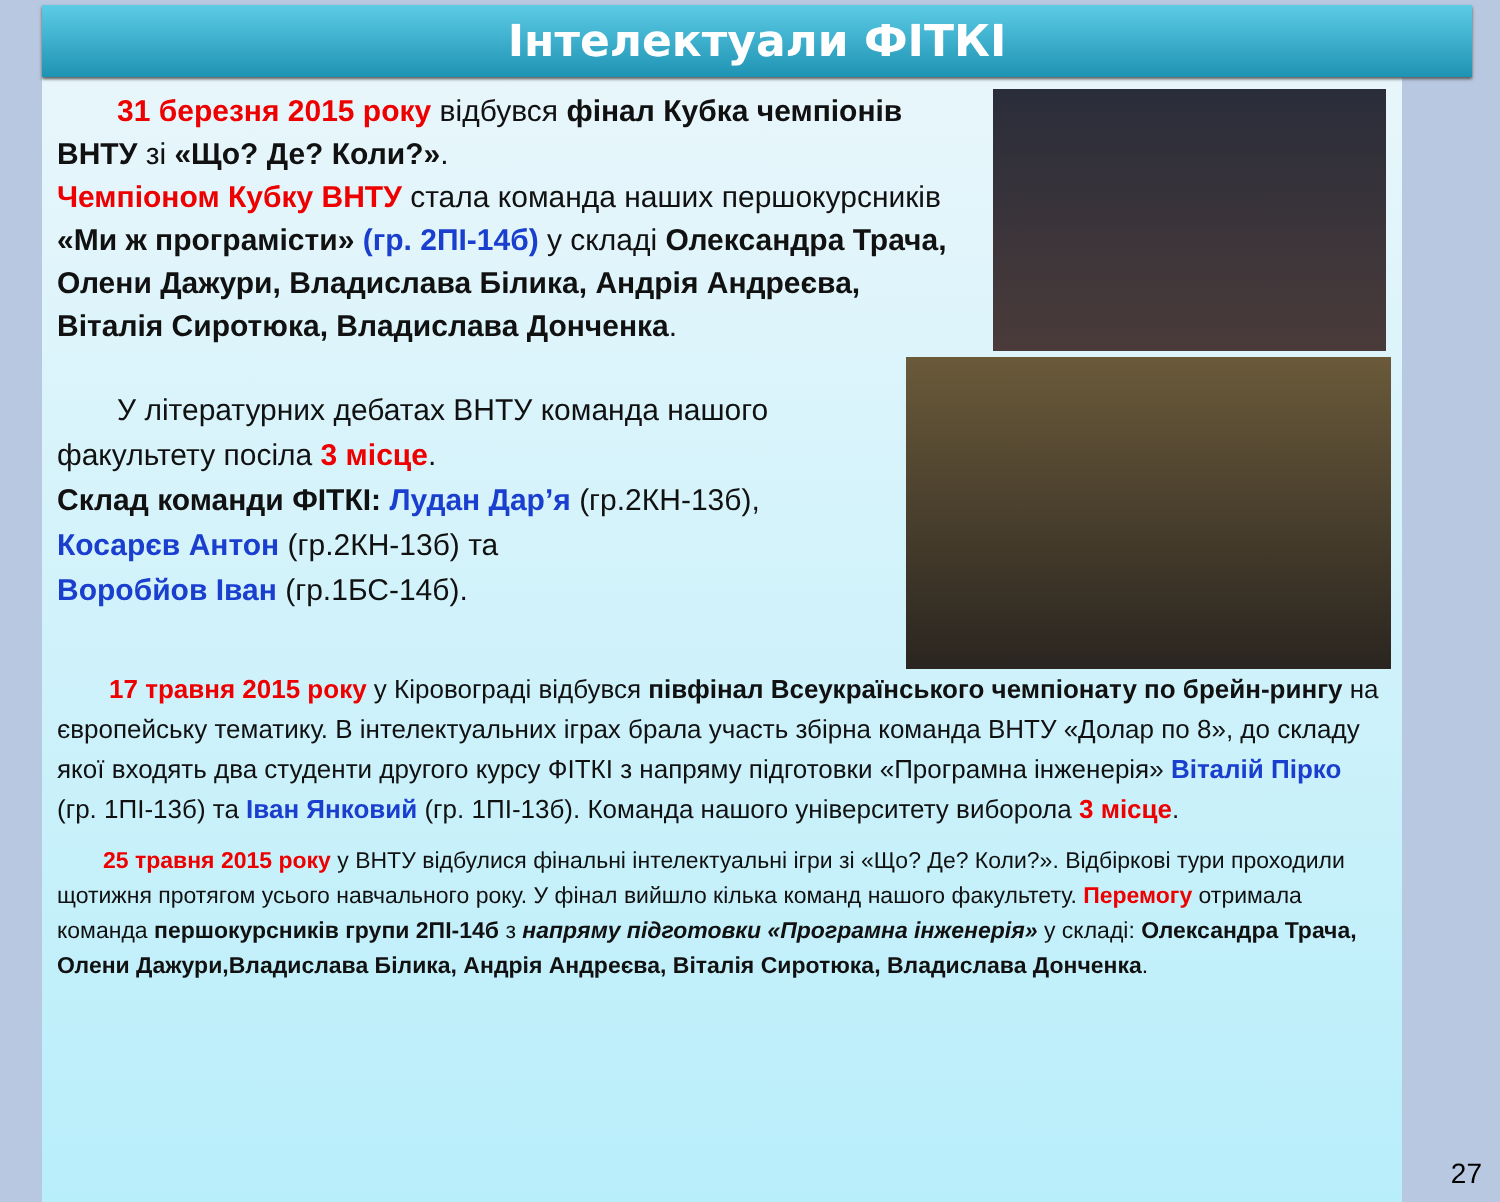Інтелектуали ФІТКІ
  31 березня 2015 року відбувся фінал Кубка чемпіонів ВНТУ зі «Що? Де? Коли?».
Чемпіоном Кубку ВНТУ стала команда наших першокурсників «Ми ж програмісти» (гр. 2ПІ-14б) у складі Олександра Трача, Олени Дажури, Владислава Білика, Андрія Андреєва, Віталія Сиротюка, Владислава Донченка.
  У літературних дебатах ВНТУ команда нашого факультету посіла 3 місце.
Склад команди ФІТКІ: Лудан Дар’я (гр.2КН-13б),
Косарєв Антон (гр.2КН-13б) та
Воробйов Іван (гр.1БС-14б).
  17 травня 2015 року у Кіровограді відбувся півфінал Всеукраїнського чемпіонату по брейн-рингу на європейську тематику. В інтелектуальних іграх брала участь збірна команда ВНТУ «Долар по 8», до складу якої входять два студенти другого курсу ФІТКІ з напряму підготовки «Програмна інженерія» Віталій Пірко (гр. 1ПІ-13б) та Іван Янковий (гр. 1ПІ-13б). Команда нашого університету виборола 3 місце.
  25 травня 2015 року у ВНТУ відбулися фінальні інтелектуальні ігри зі «Що? Де? Коли?». Відбіркові тури проходили щотижня протягом усього навчального року. У фінал вийшло кілька команд нашого факультету. Перемогу отримала команда першокурсників групи 2ПІ-14б з напряму підготовки «Програмна інженерія» у складі: Олександра Трача, Олени Дажури,Владислава Білика, Андрія Андреєва, Віталія Сиротюка, Владислава Донченка.
27